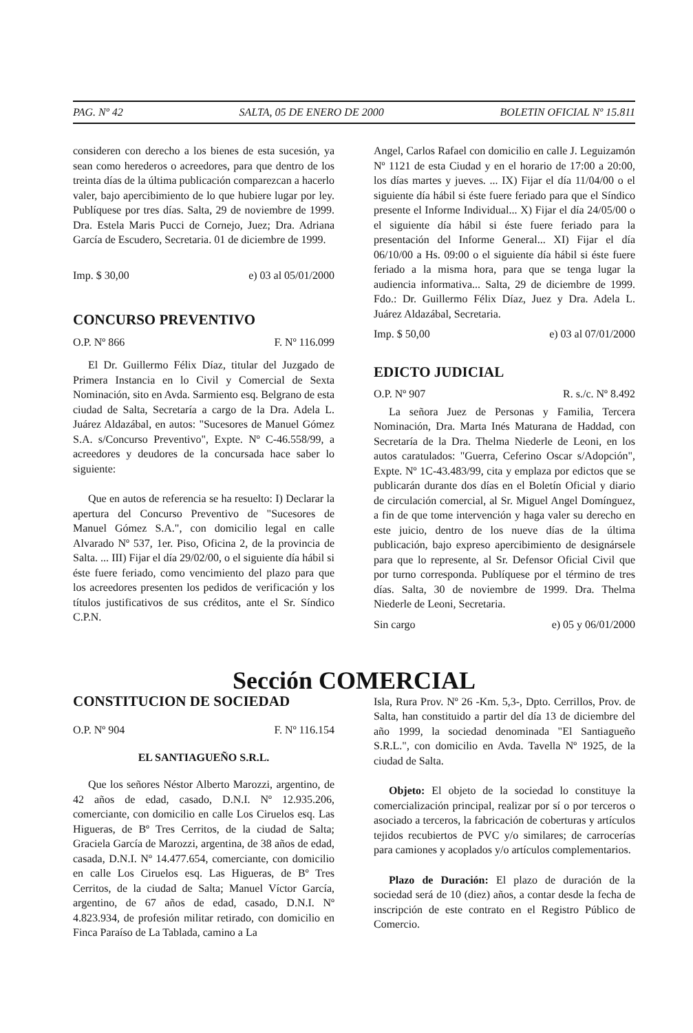PAG. Nº 42 SALTA, 05 DE ENERO DE 2000 BOLETIN OFICIAL Nº 15.811
consideren con derecho a los bienes de esta sucesión, ya sean como herederos o acreedores, para que dentro de los treinta días de la última publicación comparezcan a hacerlo valer, bajo apercibimiento de lo que hubiere lugar por ley. Publíquese por tres días. Salta, 29 de noviembre de 1999. Dra. Estela Maris Pucci de Cornejo, Juez; Dra. Adriana García de Escudero, Secretaria. 01 de diciembre de 1999.
Imp. $ 30,00 e) 03 al 05/01/2000
CONCURSO PREVENTIVO
O.P. Nº 866 F. Nº 116.099
El Dr. Guillermo Félix Díaz, titular del Juzgado de Primera Instancia en lo Civil y Comercial de Sexta Nominación, sito en Avda. Sarmiento esq. Belgrano de esta ciudad de Salta, Secretaría a cargo de la Dra. Adela L. Juárez Aldazábal, en autos: "Sucesores de Manuel Gómez S.A. s/Concurso Preventivo", Expte. Nº C-46.558/99, a acreedores y deudores de la concursada hace saber lo siguiente:
Que en autos de referencia se ha resuelto: I) Declarar la apertura del Concurso Preventivo de "Sucesores de Manuel Gómez S.A.", con domicilio legal en calle Alvarado Nº 537, 1er. Piso, Oficina 2, de la provincia de Salta. ... III) Fijar el día 29/02/00, o el siguiente día hábil si éste fuere feriado, como vencimiento del plazo para que los acreedores presenten los pedidos de verificación y los títulos justificativos de sus créditos, ante el Sr. Síndico C.P.N.
Angel, Carlos Rafael con domicilio en calle J. Leguizamón Nº 1121 de esta Ciudad y en el horario de 17:00 a 20:00, los días martes y jueves. ... IX) Fijar el día 11/04/00 o el siguiente día hábil si éste fuere feriado para que el Síndico presente el Informe Individual... X) Fijar el día 24/05/00 o el siguiente día hábil si éste fuere feriado para la presentación del Informe General... XI) Fijar el día 06/10/00 a Hs. 09:00 o el siguiente día hábil si éste fuere feriado a la misma hora, para que se tenga lugar la audiencia informativa... Salta, 29 de diciembre de 1999. Fdo.: Dr. Guillermo Félix Díaz, Juez y Dra. Adela L. Juárez Aldazábal, Secretaria.
Imp. $ 50,00 e) 03 al 07/01/2000
EDICTO JUDICIAL
O.P. Nº 907 R. s./c. Nº 8.492
La señora Juez de Personas y Familia, Tercera Nominación, Dra. Marta Inés Maturana de Haddad, con Secretaría de la Dra. Thelma Niederle de Leoni, en los autos caratulados: "Guerra, Ceferino Oscar s/Adopción", Expte. Nº 1C-43.483/99, cita y emplaza por edictos que se publicarán durante dos días en el Boletín Oficial y diario de circulación comercial, al Sr. Miguel Angel Domínguez, a fin de que tome intervención y haga valer su derecho en este juicio, dentro de los nueve días de la última publicación, bajo expreso apercibimiento de designársele para que lo represente, al Sr. Defensor Oficial Civil que por turno corresponda. Publíquese por el término de tres días. Salta, 30 de noviembre de 1999. Dra. Thelma Niederle de Leoni, Secretaria.
Sin cargo e) 05 y 06/01/2000
Sección COMERCIAL
CONSTITUCION DE SOCIEDAD
O.P. Nº 904 F. Nº 116.154
EL SANTIAGUEÑO S.R.L.
Que los señores Néstor Alberto Marozzi, argentino, de 42 años de edad, casado, D.N.I. Nº 12.935.206, comerciante, con domicilio en calle Los Ciruelos esq. Las Higueras, de Bº Tres Cerritos, de la ciudad de Salta; Graciela García de Marozzi, argentina, de 38 años de edad, casada, D.N.I. Nº 14.477.654, comerciante, con domicilio en calle Los Ciruelos esq. Las Higueras, de Bº Tres Cerritos, de la ciudad de Salta; Manuel Víctor García, argentino, de 67 años de edad, casado, D.N.I. Nº 4.823.934, de profesión militar retirado, con domicilio en Finca Paraíso de La Tablada, camino a La
Isla, Rura Prov. Nº 26 -Km. 5,3-, Dpto. Cerrillos, Prov. de Salta, han constituido a partir del día 13 de diciembre del año 1999, la sociedad denominada "El Santiagueño S.R.L.", con domicilio en Avda. Tavella Nº 1925, de la ciudad de Salta.
Objeto: El objeto de la sociedad lo constituye la comercialización principal, realizar por sí o por terceros o asociado a terceros, la fabricación de coberturas y artículos tejidos recubiertos de PVC y/o similares; de carrocerías para camiones y acoplados y/o artículos complementarios.
Plazo de Duración: El plazo de duración de la sociedad será de 10 (diez) años, a contar desde la fecha de inscripción de este contrato en el Registro Público de Comercio.